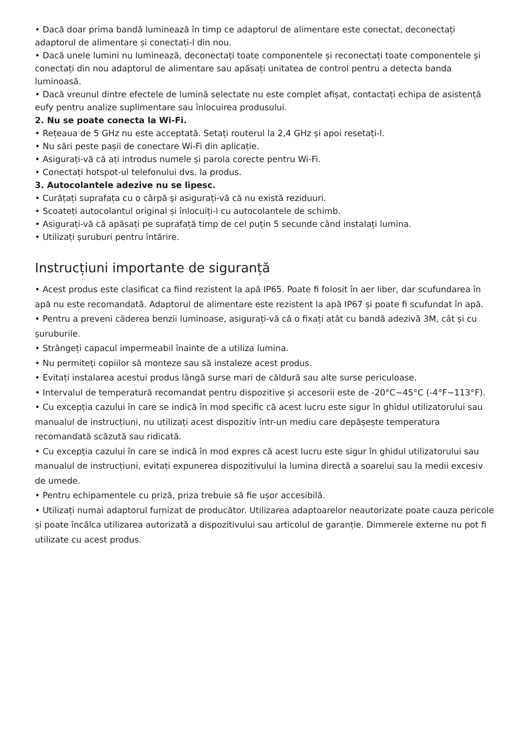• Dacă doar prima bandă luminează în timp ce adaptorul de alimentare este conectat, deconectați adaptorul de alimentare și conectați-l din nou.
• Dacă unele lumini nu luminează, deconectați toate componentele și reconectați toate componentele și conectați din nou adaptorul de alimentare sau apăsați unitatea de control pentru a detecta banda luminoasă.
• Dacă vreunul dintre efectele de lumină selectate nu este complet afișat, contactați echipa de asistență eufy pentru analize suplimentare sau înlocuirea produsului.
2. Nu se poate conecta la Wi-Fi.
• Rețeaua de 5 GHz nu este acceptată. Setați routerul la 2,4 GHz și apoi resetați-l.
• Nu sări peste pașii de conectare Wi-Fi din aplicație.
• Asigurați-vă că ați introdus numele și parola corecte pentru Wi-Fi.
• Conectați hotspot-ul telefonului dvs. la produs.
3. Autocolantele adezive nu se lipesc.
• Curățați suprafața cu o cârpă şi asigurați-vă că nu există reziduuri.
• Scoateți autocolantul original și înlocuiți-l cu autocolantele de schimb.
• Asigurați-vă că apăsați pe suprafață timp de cel puțin 5 secunde când instalați lumina.
• Utilizați șuruburi pentru întărire.
Instrucțiuni importante de siguranță
• Acest produs este clasificat ca fiind rezistent la apă IP65. Poate fi folosit în aer liber, dar scufundarea în apă nu este recomandată. Adaptorul de alimentare este rezistent la apă IP67 și poate fi scufundat în apă.
• Pentru a preveni căderea benzii luminoase, asigurați-vă că o fixați atât cu bandă adezivă 3M, cât și cu șuruburile.
• Strângeți capacul impermeabil înainte de a utiliza lumina.
• Nu permiteți copiilor să monteze sau să instaleze acest produs.
• Evitați instalarea acestui produs lângă surse mari de căldură sau alte surse periculoase.
• Intervalul de temperatură recomandat pentru dispozitive și accesorii este de -20°C~45°C (-4°F~113°F).
• Cu excepția cazului în care se indică în mod specific că acest lucru este sigur în ghidul utilizatorului sau manualul de instrucțiuni, nu utilizați acest dispozitiv într-un mediu care depășește temperatura recomandată scăzută sau ridicată.
• Cu excepția cazului în care se indică în mod expres că acest lucru este sigur în ghidul utilizatorului sau manualul de instrucțiuni, evitați expunerea dispozitivului la lumina directă a soarelui sau la medii excesiv de umede.
• Pentru echipamentele cu priză, priza trebuie să fie ușor accesibilă.
• Utilizați numai adaptorul furnizat de producător. Utilizarea adaptoarelor neautorizate poate cauza pericole și poate încălca utilizarea autorizată a dispozitivului sau articolul de garanție. Dimmerele externe nu pot fi utilizate cu acest produs.